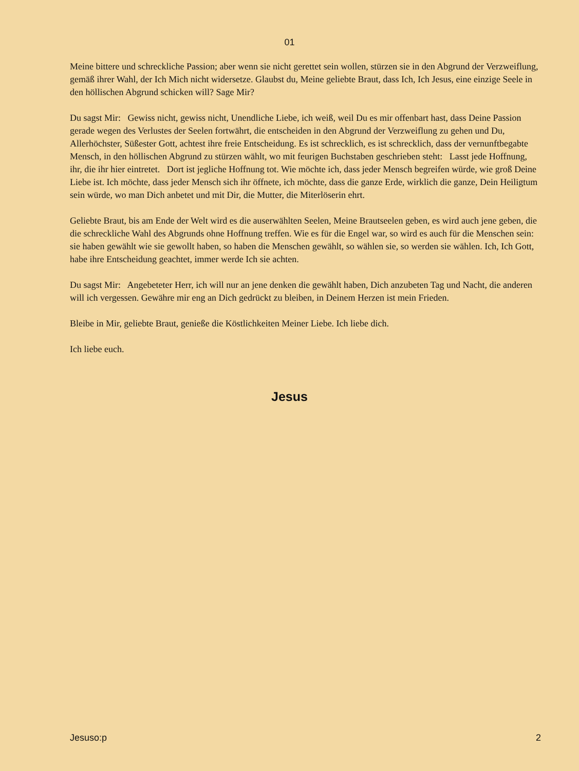01
Meine bittere und schreckliche Passion; aber wenn sie nicht gerettet sein wollen, stürzen sie in den Abgrund der Verzweiflung, gemäß ihrer Wahl, der Ich Mich nicht widersetze. Glaubst du, Meine geliebte Braut, dass Ich, Ich Jesus, eine einzige Seele in den höllischen Abgrund schicken will? Sage Mir?
Du sagst Mir: Gewiss nicht, gewiss nicht, Unendliche Liebe, ich weiß, weil Du es mir offenbart hast, dass Deine Passion gerade wegen des Verlustes der Seelen fortwährt, die entscheiden in den Abgrund der Verzweiflung zu gehen und Du, Allerhöchster, Süßester Gott, achtest ihre freie Entscheidung. Es ist schrecklich, es ist schrecklich, dass der vernunftbegabte Mensch, in den höllischen Abgrund zu stürzen wählt, wo mit feurigen Buchstaben geschrieben steht: Lasst jede Hoffnung, ihr, die ihr hier eintretet. Dort ist jegliche Hoffnung tot. Wie möchte ich, dass jeder Mensch begreifen würde, wie groß Deine Liebe ist. Ich möchte, dass jeder Mensch sich ihr öffnete, ich möchte, dass die ganze Erde, wirklich die ganze, Dein Heiligtum sein würde, wo man Dich anbetet und mit Dir, die Mutter, die Miterlöserin ehrt.
Geliebte Braut, bis am Ende der Welt wird es die auserwählten Seelen, Meine Brautseelen geben, es wird auch jene geben, die die schreckliche Wahl des Abgrunds ohne Hoffnung treffen. Wie es für die Engel war, so wird es auch für die Menschen sein: sie haben gewählt wie sie gewollt haben, so haben die Menschen gewählt, so wählen sie, so werden sie wählen. Ich, Ich Gott, habe ihre Entscheidung geachtet, immer werde Ich sie achten.
Du sagst Mir: Angebeteter Herr, ich will nur an jene denken die gewählt haben, Dich anzubeten Tag und Nacht, die anderen will ich vergessen. Gewähre mir eng an Dich gedrückt zu bleiben, in Deinem Herzen ist mein Frieden.
Bleibe in Mir, geliebte Braut, genieße die Köstlichkeiten Meiner Liebe. Ich liebe dich.
Ich liebe euch.
Jesus
Jesuso:p 2